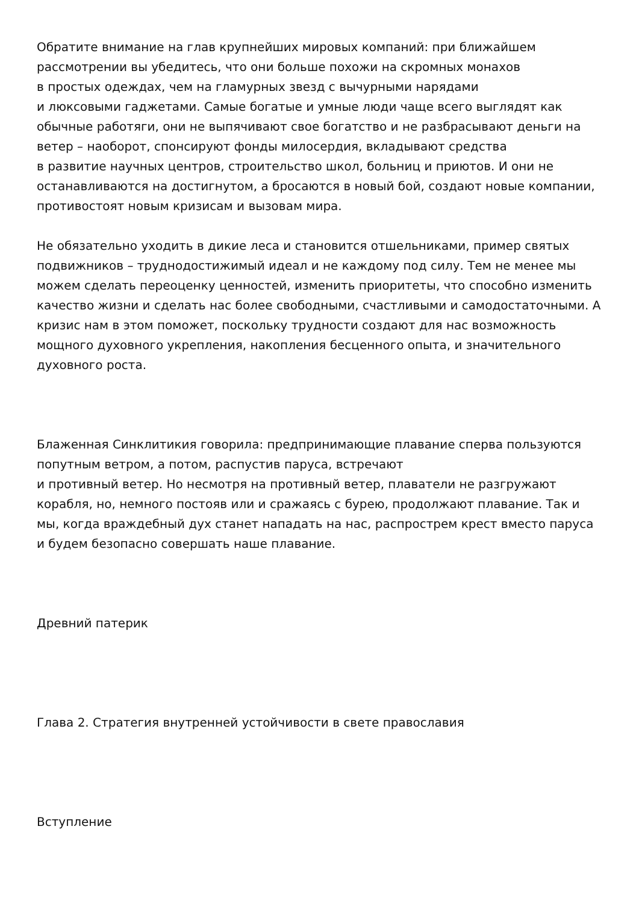Обратите внимание на глав крупнейших мировых компаний: при ближайшем рассмотрении вы убедитесь, что они больше похожи на скромных монахов
в простых одеждах, чем на гламурных звезд с вычурными нарядами
и люксовыми гаджетами. Самые богатые и умные люди чаще всего выглядят как обычные работяги, они не выпячивают свое богатство и не разбрасывают деньги на ветер – наоборот, спонсируют фонды милосердия, вкладывают средства
в развитие научных центров, строительство школ, больниц и приютов. И они не останавливаются на достигнутом, а бросаются в новый бой, создают новые компании, противостоят новым кризисам и вызовам мира.
Не обязательно уходить в дикие леса и становится отшельниками, пример святых подвижников – труднодостижимый идеал и не каждому под силу. Тем не менее мы можем сделать переоценку ценностей, изменить приоритеты, что способно изменить качество жизни и сделать нас более свободными, счастливыми и самодостаточными. А кризис нам в этом поможет, поскольку трудности создают для нас возможность мощного духовного укрепления, накопления бесценного опыта, и значительного духовного роста.
Блаженная Синклитикия говорила: предпринимающие плавание сперва пользуются попутным ветром, а потом, распустив паруса, встречают
и противный ветер. Но несмотря на противный ветер, плаватели не разгружают корабля, но, немного постояв или и сражаясь с бурею, продолжают плавание. Так и мы, когда враждебный дух станет нападать на нас, распрострем крест вместо паруса и будем безопасно совершать наше плавание.
Древний патерик
Глава 2. Стратегия внутренней устойчивости в свете православия
Вступление